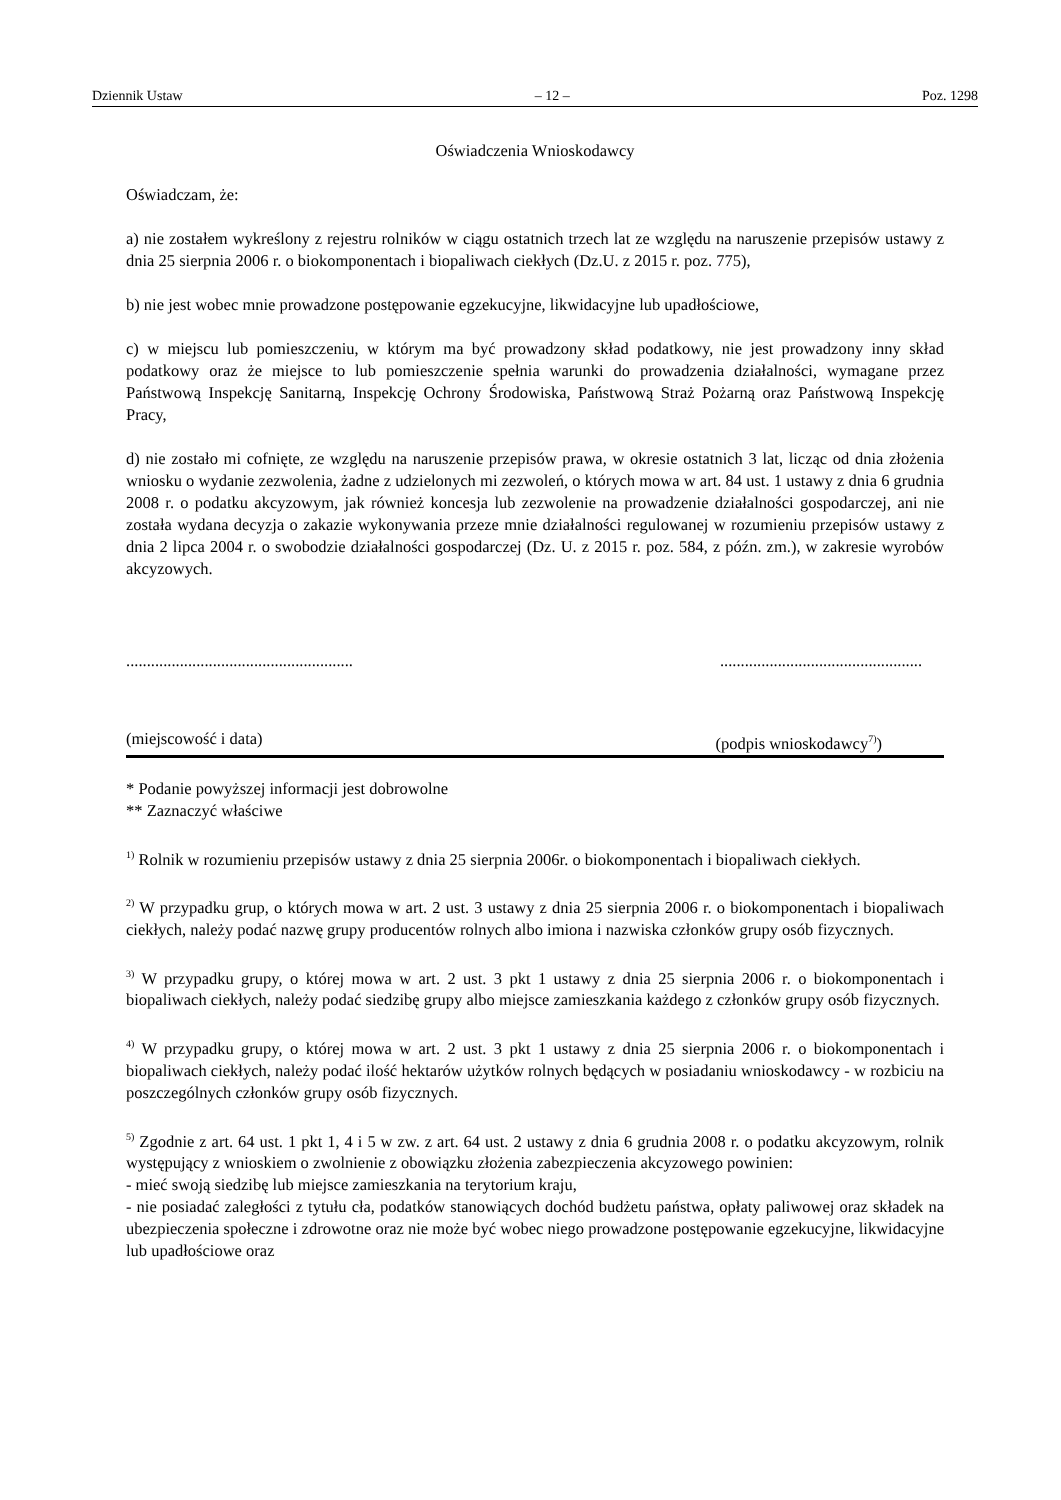Dziennik Ustaw – 12 – Poz. 1298
Oświadczenia Wnioskodawcy
Oświadczam, że:
a) nie zostałem wykreślony z rejestru rolników w ciągu ostatnich trzech lat ze względu na naruszenie przepisów ustawy z dnia 25 sierpnia 2006 r. o biokomponentach i biopaliwach ciekłych (Dz.U. z 2015 r. poz. 775),
b) nie jest wobec mnie prowadzone postępowanie egzekucyjne, likwidacyjne lub upadłościowe,
c) w miejscu lub pomieszczeniu, w którym ma być prowadzony skład podatkowy, nie jest prowadzony inny skład podatkowy oraz że miejsce to lub pomieszczenie spełnia warunki do prowadzenia działalności, wymagane przez Państwową Inspekcję Sanitarną, Inspekcję Ochrony Środowiska, Państwową Straż Pożarną oraz Państwową Inspekcję Pracy,
d) nie zostało mi cofnięte, ze względu na naruszenie przepisów prawa, w okresie ostatnich 3 lat, licząc od dnia złożenia wniosku o wydanie zezwolenia, żadne z udzielonych mi zezwoleń, o których mowa w art. 84 ust. 1 ustawy z dnia 6 grudnia 2008 r. o podatku akcyzowym, jak również koncesja lub zezwolenie na prowadzenie działalności gospodarczej, ani nie została wydana decyzja o zakazie wykonywania przeze mnie działalności regulowanej w rozumieniu przepisów ustawy z dnia 2 lipca 2004 r. o swobodzie działalności gospodarczej (Dz. U. z 2015 r. poz. 584, z późn. zm.), w zakresie wyrobów akcyzowych.
........................................................................................................
(miejscowość i data) (podpis wnioskodawcy<sup>7)</sup>)
* Podanie powyższej informacji jest dobrowolne
** Zaznaczyć właściwe
<sup>1)</sup> Rolnik w rozumieniu przepisów ustawy z dnia 25 sierpnia 2006r. o biokomponentach i biopaliwach ciekłych.
<sup>2)</sup> W przypadku grup, o których mowa w art. 2 ust. 3 ustawy z dnia 25 sierpnia 2006 r. o biokomponentach i biopaliwach ciekłych, należy podać nazwę grupy producentów rolnych albo imiona i nazwiska członków grupy osób fizycznych.
<sup>3)</sup> W przypadku grupy, o której mowa w art. 2 ust. 3 pkt 1 ustawy z dnia 25 sierpnia 2006 r. o biokomponentach i biopaliwach ciekłych, należy podać siedzibę grupy albo miejsce zamieszkania każdego z członków grupy osób fizycznych.
<sup>4)</sup> W przypadku grupy, o której mowa w art. 2 ust. 3 pkt 1 ustawy z dnia 25 sierpnia 2006 r. o biokomponentach i biopaliwach ciekłych, należy podać ilość hektarów użytków rolnych będących w posiadaniu wnioskodawcy - w rozbiciu na poszczególnych członków grupy osób fizycznych.
<sup>5)</sup> Zgodnie z art. 64 ust. 1 pkt 1, 4 i 5 w zw. z art. 64 ust. 2 ustawy z dnia 6 grudnia 2008 r. o podatku akcyzowym, rolnik występujący z wnioskiem o zwolnienie z obowiązku złożenia zabezpieczenia akcyzowego powinien:
- mieć swoją siedzibę lub miejsce zamieszkania na terytorium kraju,
- nie posiadać zaległości z tytułu cła, podatków stanowiących dochód budżetu państwa, opłaty paliwowej oraz składek na ubezpieczenia społeczne i zdrowotne oraz nie może być wobec niego prowadzone postępowanie egzekucyjne, likwidacyjne lub upadłościowe oraz